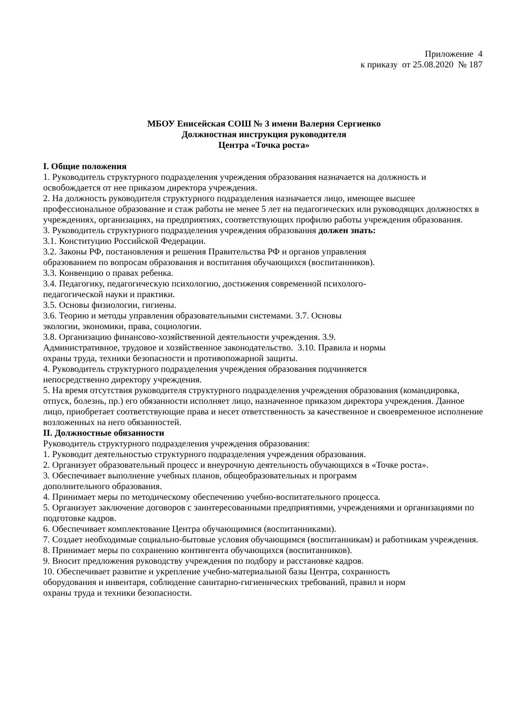Приложение 4
к приказу от 25.08.2020 № 187
МБОУ Енисейская СОШ № 3 имени Валерия Сергиенко
Должностная инструкция руководителя
Центра «Точка роста»
I. Общие положения
1. Руководитель структурного подразделения учреждения образования назначается на должность и освобождается от нее приказом директора учреждения.
2. На должность руководителя структурного подразделения назначается лицо, имеющее высшее профессиональное образование и стаж работы не менее 5 лет на педагогических или руководящих должностях в учреждениях, организациях, на предприятиях, соответствующих профилю работы учреждения образования.
3. Руководитель структурного подразделения учреждения образования должен знать:
3.1. Конституцию Российской Федерации.
3.2. Законы РФ, постановления и решения Правительства РФ и органов управления
образованием по вопросам образования и воспитания обучающихся (воспитанников).
3.3. Конвенцию о правах ребенка.
3.4. Педагогику, педагогическую психологию, достижения современной психолого-
педагогической науки и практики.
3.5. Основы физиологии, гигиены.
3.6. Теорию и методы управления образовательными системами. 3.7. Основы
экологии, экономики, права, социологии.
3.8. Организацию финансово-хозяйственной деятельности учреждения. 3.9.
Административное, трудовое и хозяйственное законодательство. 3.10. Правила и нормы
охраны труда, техники безопасности и противопожарной защиты.
4. Руководитель структурного подразделения учреждения образования подчиняется
непосредственно директору учреждения.
5. На время отсутствия руководителя структурного подразделения учреждения образования (командировка, отпуск, болезнь, пр.) его обязанности исполняет лицо, назначенное приказом директора учреждения. Данное лицо, приобретает соответствующие права и несет ответственность за качественное и своевременное исполнение возложенных на него обязанностей.
II. Должностные обязанности
Руководитель структурного подразделения учреждения образования:
1. Руководит деятельностью структурного подразделения учреждения образования.
2. Организует образовательный процесс и внеурочную деятельность обучающихся в «Точке роста».
3. Обеспечивает выполнение учебных планов, общеобразовательных и программ
дополнительного образования.
4. Принимает меры по методическому обеспечению учебно-воспитательного процесса.
5. Организует заключение договоров с заинтересованными предприятиями, учреждениями и организациями по подготовке кадров.
6. Обеспечивает комплектование Центра обучающимися (воспитанниками).
7. Создает необходимые социально-бытовые условия обучающимся (воспитанникам) и работникам учреждения.
8. Принимает меры по сохранению контингента обучающихся (воспитанников).
9. Вносит предложения руководству учреждения по подбору и расстановке кадров.
10. Обеспечивает развитие и укрепление учебно-материальной базы Центра, сохранность
оборудования и инвентаря, соблюдение санитарно-гигиенических требований, правил и норм
охраны труда и техники безопасности.